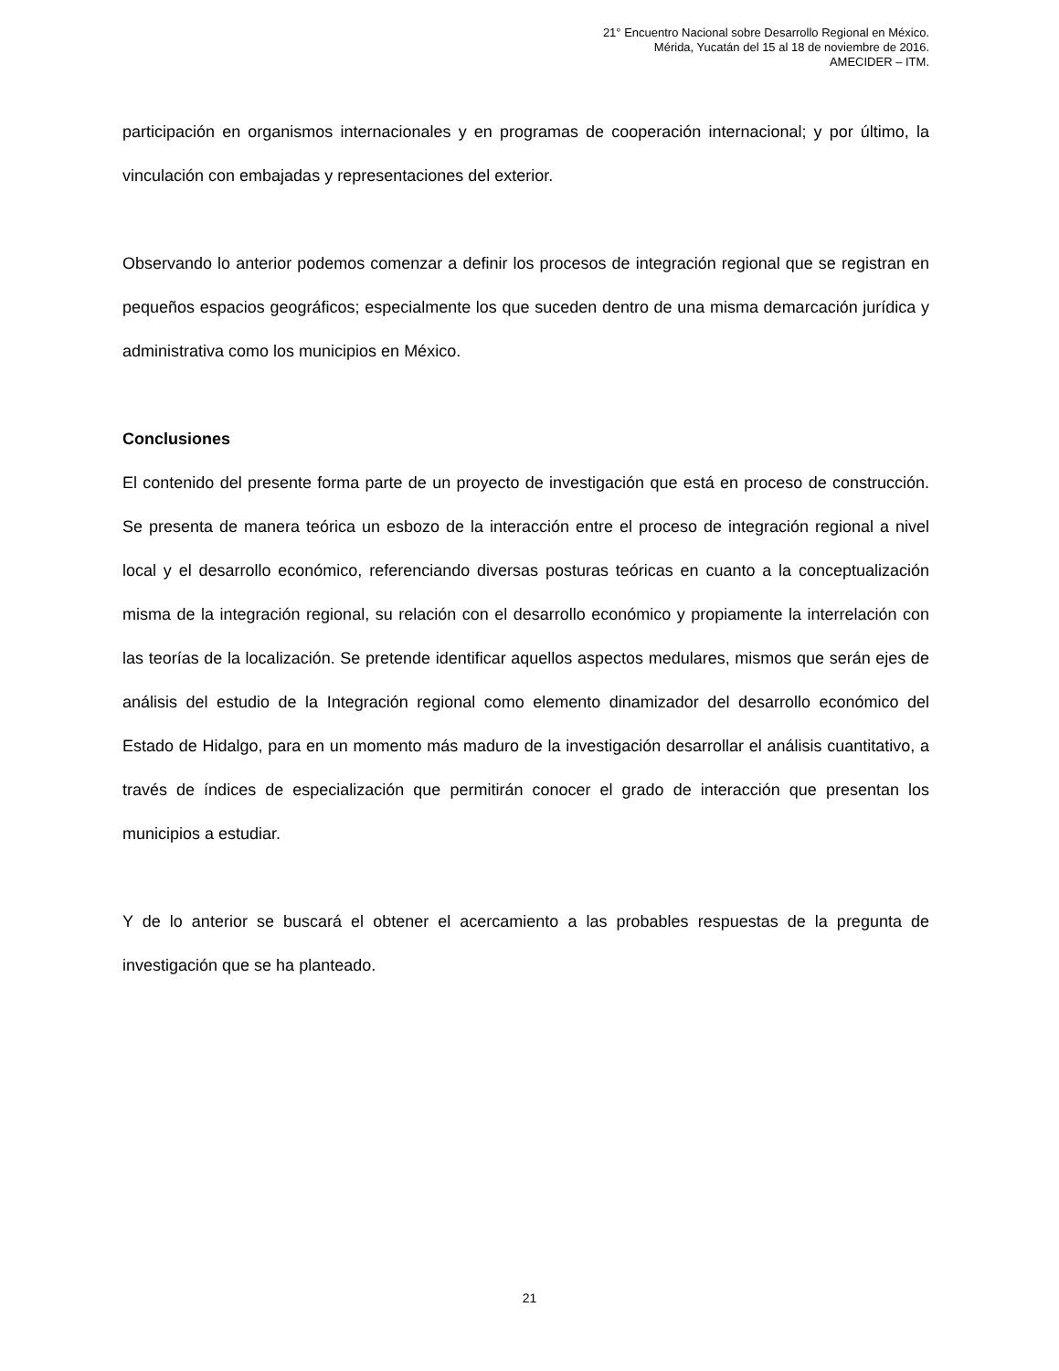21° Encuentro Nacional sobre Desarrollo Regional en México.
Mérida, Yucatán del 15 al 18 de noviembre de 2016.
AMECIDER – ITM.
participación en organismos internacionales y en programas de cooperación internacional; y por último, la vinculación con embajadas y representaciones del exterior.
Observando lo anterior podemos comenzar a definir los procesos de integración regional que se registran en pequeños espacios geográficos; especialmente los que suceden dentro de una misma demarcación jurídica y administrativa como los municipios en México.
Conclusiones
El contenido del presente forma parte de un proyecto de investigación que está en proceso de construcción. Se presenta de manera teórica un esbozo de la interacción entre el proceso de integración regional a nivel local y el desarrollo económico, referenciando diversas posturas teóricas en cuanto a la conceptualización misma de la integración regional, su relación con el desarrollo económico y propiamente la interrelación con las teorías de la localización. Se pretende identificar aquellos aspectos medulares, mismos que serán ejes de análisis del estudio de la Integración regional como elemento dinamizador del desarrollo económico del Estado de Hidalgo, para en un momento más maduro de la investigación desarrollar el análisis cuantitativo, a través de índices de especialización que permitirán conocer el grado de interacción que presentan los municipios a estudiar.
Y de lo anterior se buscará el obtener el acercamiento a las probables respuestas de la pregunta de investigación que se ha planteado.
21